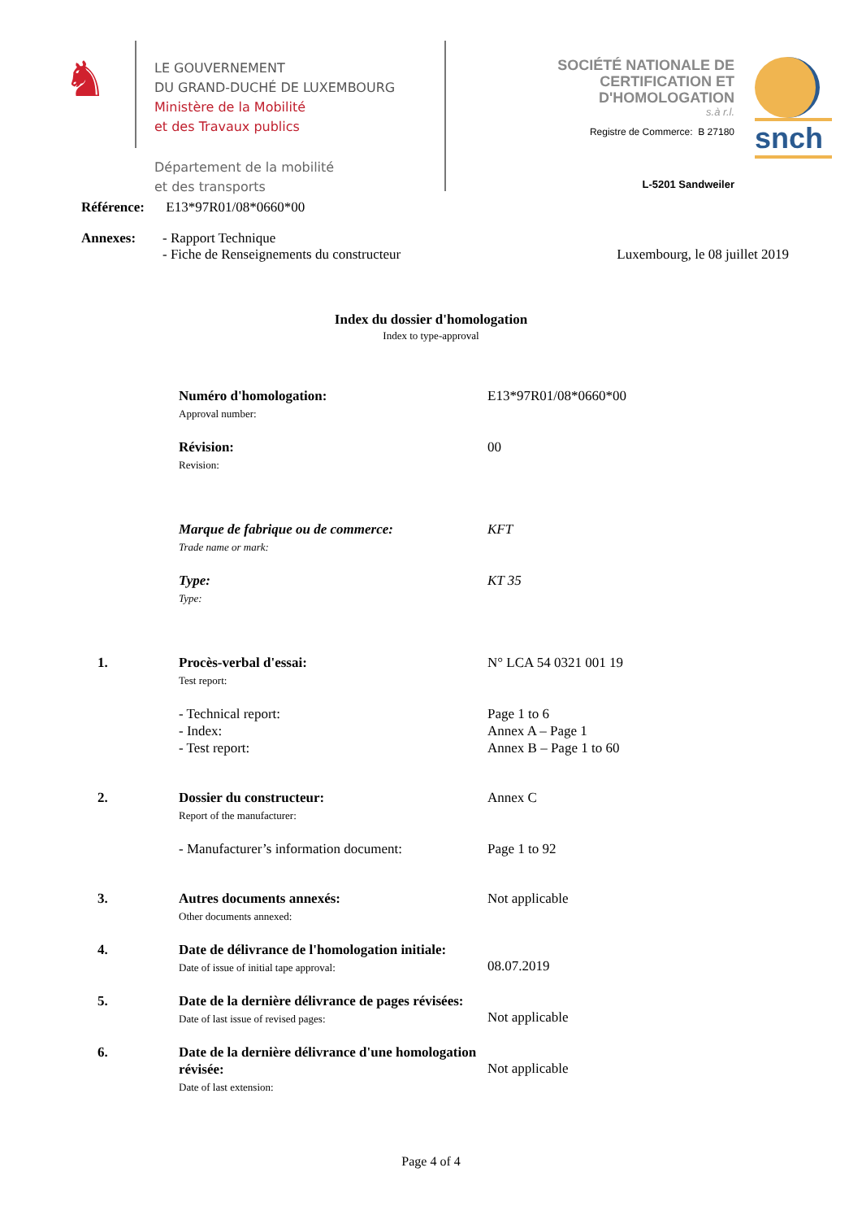♞
LE GOUVERNEMENT
DU GRAND-DUCHÉ DE LUXEMBOURG
Ministère de la Mobilité
et des Travaux publics
Département de la mobilité
et des transports
SOCIÉTÉ NATIONALE DE
CERTIFICATION ET D'HOMOLOGATION
s.à r.l.
Registre de Commerce: B 27180
L-5201 Sandweiler
snch
Référence: E13*97R01/08*0660*00
Annexes: - Rapport Technique
- Fiche de Renseignements du constructeur
Luxembourg, le 08 juillet 2019
Index du dossier d'homologation
Index to type-approval
Numéro d'homologation:
Approval number:
E13*97R01/08*0660*00
Révision:
Revision:
00
Marque de fabrique ou de commerce:
Trade name or mark:
KFT
Type:
Type:
KT 35
1. Procès-verbal d'essai:
Test report:
N° LCA 54 0321 001 19
- Technical report:
- Index:
- Test report:
Page 1 to 6
Annex A – Page 1
Annex B – Page 1 to 60
2. Dossier du constructeur:
Report of the manufacturer:
Annex C
- Manufacturer’s information document:
Page 1 to 92
3. Autres documents annexés:
Other documents annexed:
Not applicable
4. Date de délivrance de l'homologation initiale:
Date of issue of initial tape approval:
08.07.2019
5. Date de la dernière délivrance de pages révisées:
Date of last issue of revised pages:
Not applicable
6. Date de la dernière délivrance d'une homologation révisée:
Date of last extension:
Not applicable
Page 4 of 4